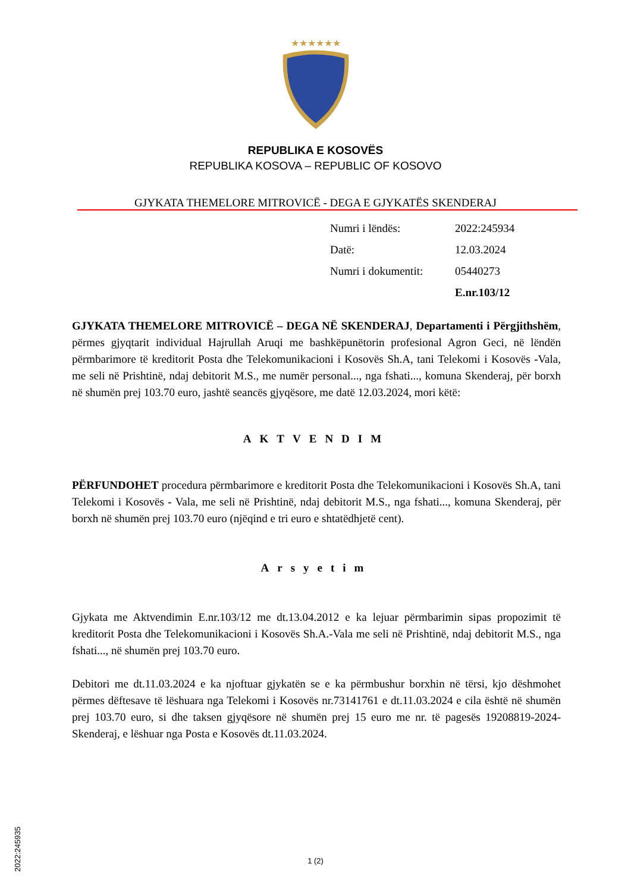★★★★★★
REPUBLIKA E KOSOVËS
REPUBLIKA KOSOVA – REPUBLIC OF KOSOVO
GJYKATA THEMELORE MITROVICË - DEGA E GJYKATËS SKENDERAJ
| Numri i lëndës: | 2022:245934 |
| Datë: | 12.03.2024 |
| Numri i dokumentit: | 05440273 |
| | E.nr.103/12 |
GJYKATA THEMELORE MITROVICË – DEGA NË SKENDERAJ, Departamenti i Përgjithshëm, përmes gjyqtarit individual Hajrullah Aruqi me bashkëpunëtorin profesional Agron Geci, në lëndën përmbarimore të kreditorit Posta dhe Telekomunikacioni i Kosovës Sh.A, tani Telekomi i Kosovës -Vala, me seli në Prishtinë, ndaj debitorit M.S., me numër personal..., nga fshati..., komuna Skenderaj, për borxh në shumën prej 103.70 euro, jashtë seancës gjyqësore, me datë 12.03.2024, mori këtë:
AKTVENDIM
PËRFUNDOHET procedura përmbarimore e kreditorit Posta dhe Telekomunikacioni i Kosovës Sh.A, tani Telekomi i Kosovës - Vala, me seli në Prishtinë, ndaj debitorit M.S., nga fshati..., komuna Skenderaj, për borxh në shumën prej 103.70 euro (njëqind e tri euro e shtatëdhjetë cent).
Arsyetim
Gjykata me Aktvendimin E.nr.103/12 me dt.13.04.2012 e ka lejuar përmbarimin sipas propozimit të kreditorit Posta dhe Telekomunikacioni i Kosovës Sh.A.-Vala me seli në Prishtinë, ndaj debitorit M.S., nga fshati..., në shumën prej 103.70 euro.
Debitori me dt.11.03.2024 e ka njoftuar gjykatën se e ka përmbushur borxhin në tërsi, kjo dëshmohet përmes dëftesave të lëshuara nga Telekomi i Kosovës nr.73141761 e dt.11.03.2024 e cila është në shumën prej 103.70 euro, si dhe taksen gjyqësore në shumën prej 15 euro me nr. të pagesës 19208819-2024-Skenderaj, e lëshuar nga Posta e Kosovës dt.11.03.2024.
2022:245935
1 (2)